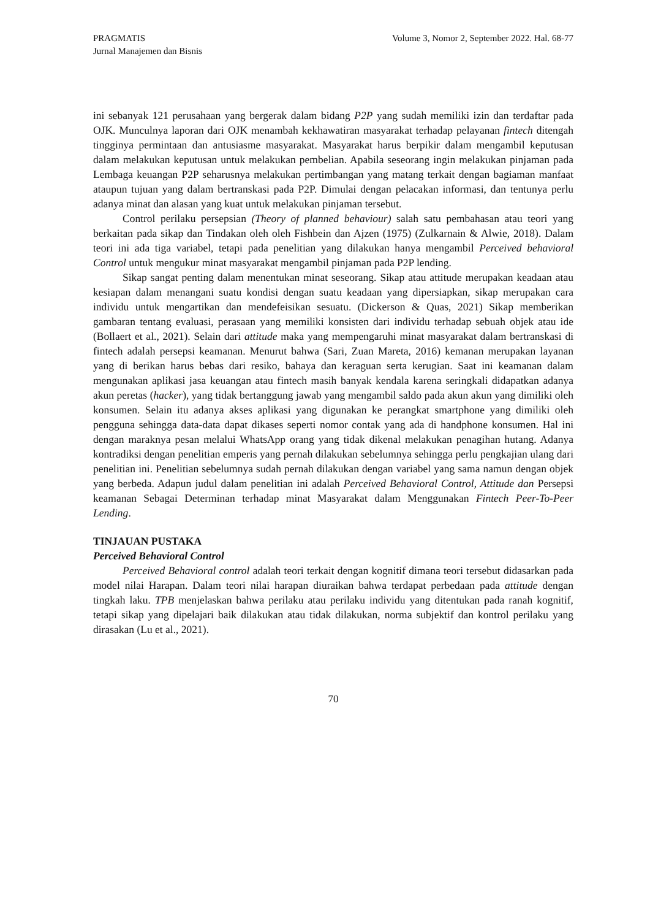PRAGMATIS
Jurnal Manajemen dan Bisnis
Volume 3, Nomor 2, September 2022. Hal. 68-77
ini sebanyak 121 perusahaan yang bergerak dalam bidang P2P yang sudah memiliki izin dan terdaftar pada OJK. Munculnya laporan dari OJK menambah kekhawatiran masyarakat terhadap pelayanan fintech ditengah tingginya permintaan dan antusiasme masyarakat. Masyarakat harus berpikir dalam mengambil keputusan dalam melakukan keputusan untuk melakukan pembelian. Apabila seseorang ingin melakukan pinjaman pada Lembaga keuangan P2P seharusnya melakukan pertimbangan yang matang terkait dengan bagiaman manfaat ataupun tujuan yang dalam bertranskasi pada P2P. Dimulai dengan pelacakan informasi, dan tentunya perlu adanya minat dan alasan yang kuat untuk melakukan pinjaman tersebut.
Control perilaku persepsian (Theory of planned behaviour) salah satu pembahasan atau teori yang berkaitan pada sikap dan Tindakan oleh oleh Fishbein dan Ajzen (1975) (Zulkarnain & Alwie, 2018). Dalam teori ini ada tiga variabel, tetapi pada penelitian yang dilakukan hanya mengambil Perceived behavioral Control untuk mengukur minat masyarakat mengambil pinjaman pada P2P lending.
Sikap sangat penting dalam menentukan minat seseorang. Sikap atau attitude merupakan keadaan atau kesiapan dalam menangani suatu kondisi dengan suatu keadaan yang dipersiapkan, sikap merupakan cara individu untuk mengartikan dan mendefeisikan sesuatu. (Dickerson & Quas, 2021) Sikap memberikan gambaran tentang evaluasi, perasaan yang memiliki konsisten dari individu terhadap sebuah objek atau ide (Bollaert et al., 2021). Selain dari attitude maka yang mempengaruhi minat masyarakat dalam bertranskasi di fintech adalah persepsi keamanan. Menurut bahwa (Sari, Zuan Mareta, 2016) kemanan merupakan layanan yang di berikan harus bebas dari resiko, bahaya dan keraguan serta kerugian. Saat ini keamanan dalam mengunakan aplikasi jasa keuangan atau fintech masih banyak kendala karena seringkali didapatkan adanya akun peretas (hacker), yang tidak bertanggung jawab yang mengambil saldo pada akun akun yang dimiliki oleh konsumen. Selain itu adanya akses aplikasi yang digunakan ke perangkat smartphone yang dimiliki oleh pengguna sehingga data-data dapat dikases seperti nomor contak yang ada di handphone konsumen. Hal ini dengan maraknya pesan melalui WhatsApp orang yang tidak dikenal melakukan penagihan hutang. Adanya kontradiksi dengan penelitian emperis yang pernah dilakukan sebelumnya sehingga perlu pengkajian ulang dari penelitian ini. Penelitian sebelumnya sudah pernah dilakukan dengan variabel yang sama namun dengan objek yang berbeda. Adapun judul dalam penelitian ini adalah Perceived Behavioral Control, Attitude dan Persepsi keamanan Sebagai Determinan terhadap minat Masyarakat dalam Menggunakan Fintech Peer-To-Peer Lending.
TINJAUAN PUSTAKA
Perceived Behavioral Control
Perceived Behavioral control adalah teori terkait dengan kognitif dimana teori tersebut didasarkan pada model nilai Harapan. Dalam teori nilai harapan diuraikan bahwa terdapat perbedaan pada attitude dengan tingkah laku. TPB menjelaskan bahwa perilaku atau perilaku individu yang ditentukan pada ranah kognitif, tetapi sikap yang dipelajari baik dilakukan atau tidak dilakukan, norma subjektif dan kontrol perilaku yang dirasakan (Lu et al., 2021).
70